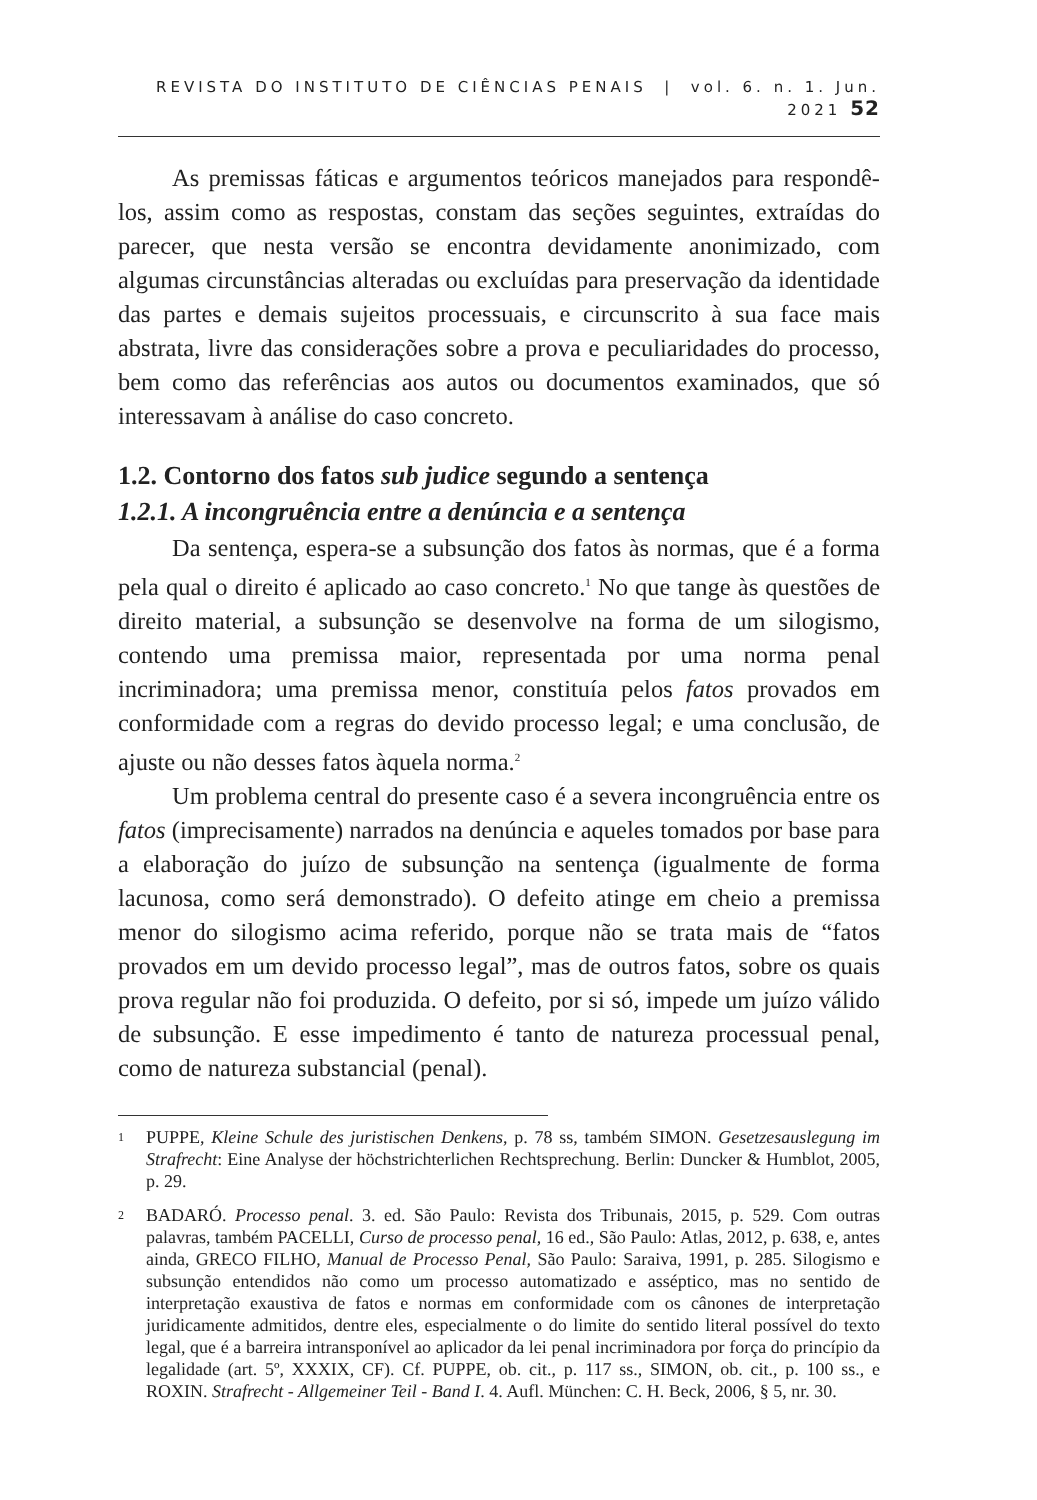REVISTA DO INSTITUTO DE CIÊNCIAS PENAIS | vol. 6. n. 1. Jun. 2021 52
As premissas fáticas e argumentos teóricos manejados para respondê-los, assim como as respostas, constam das seções seguintes, extraídas do parecer, que nesta versão se encontra devidamente anonimizado, com algumas circunstâncias alteradas ou excluídas para preservação da identidade das partes e demais sujeitos processuais, e circunscrito à sua face mais abstrata, livre das considerações sobre a prova e peculiaridades do processo, bem como das referências aos autos ou documentos examinados, que só interessavam à análise do caso concreto.
1.2. Contorno dos fatos sub judice segundo a sentença
1.2.1. A incongruência entre a denúncia e a sentença
Da sentença, espera-se a subsunção dos fatos às normas, que é a forma pela qual o direito é aplicado ao caso concreto.<sup>1</sup> No que tange às questões de direito material, a subsunção se desenvolve na forma de um silogismo, contendo uma premissa maior, representada por uma norma penal incriminadora; uma premissa menor, constituía pelos fatos provados em conformidade com a regras do devido processo legal; e uma conclusão, de ajuste ou não desses fatos àquela norma.<sup>2</sup>
Um problema central do presente caso é a severa incongruência entre os fatos (imprecisamente) narrados na denúncia e aqueles tomados por base para a elaboração do juízo de subsunção na sentença (igualmente de forma lacunosa, como será demonstrado). O defeito atinge em cheio a premissa menor do silogismo acima referido, porque não se trata mais de “fatos provados em um devido processo legal”, mas de outros fatos, sobre os quais prova regular não foi produzida. O defeito, por si só, impede um juízo válido de subsunção. E esse impedimento é tanto de natureza processual penal, como de natureza substancial (penal).
1
PUPPE, Kleine Schule des juristischen Denkens, p. 78 ss, também SIMON. Gesetzesauslegung im Strafrecht: Eine Analyse der höchstrichterlichen Rechtsprechung. Berlin: Duncker & Humblot, 2005, p. 29.
2
BADARÓ. Processo penal. 3. ed. São Paulo: Revista dos Tribunais, 2015, p. 529. Com outras palavras, também PACELLI, Curso de processo penal, 16 ed., São Paulo: Atlas, 2012, p. 638, e, antes ainda, GRECO FILHO, Manual de Processo Penal, São Paulo: Saraiva, 1991, p. 285. Silogismo e subsunção entendidos não como um processo automatizado e asséptico, mas no sentido de interpretação exaustiva de fatos e normas em conformidade com os cânones de interpretação juridicamente admitidos, dentre eles, especialmente o do limite do sentido literal possível do texto legal, que é a barreira intransponível ao aplicador da lei penal incriminadora por força do princípio da legalidade (art. 5º, XXXIX, CF). Cf. PUPPE, ob. cit., p. 117 ss., SIMON, ob. cit., p. 100 ss., e ROXIN. Strafrecht - Allgemeiner Teil - Band I. 4. Aufl. München: C. H. Beck, 2006, § 5, nr. 30.